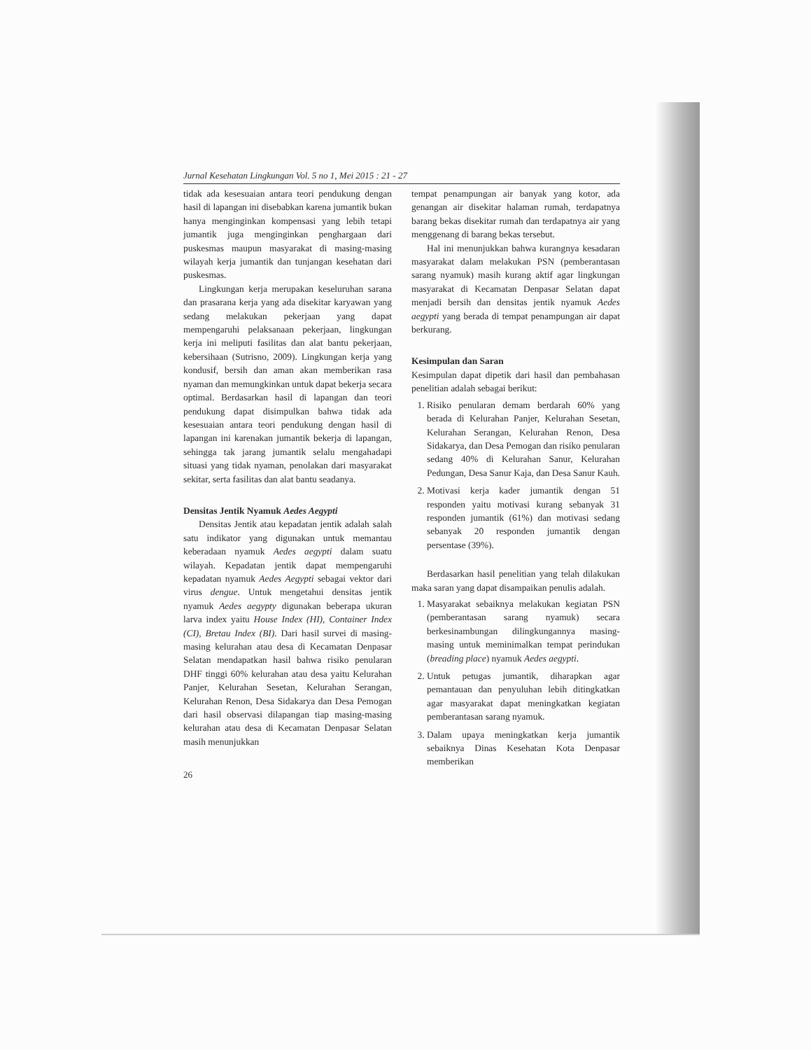Jurnal Kesehatan Lingkungan Vol. 5 no 1, Mei 2015 : 21 - 27
tidak ada kesesuaian antara teori pendukung dengan hasil di lapangan ini disebabkan karena jumantik bukan hanya menginginkan kompensasi yang lebih tetapi jumantik juga menginginkan penghargaan dari puskesmas maupun masyarakat di masing-masing wilayah kerja jumantik dan tunjangan kesehatan dari puskesmas.
Lingkungan kerja merupakan keseluruhan sarana dan prasarana kerja yang ada disekitar karyawan yang sedang melakukan pekerjaan yang dapat mempengaruhi pelaksanaan pekerjaan, lingkungan kerja ini meliputi fasilitas dan alat bantu pekerjaan, kebersihaan (Sutrisno, 2009). Lingkungan kerja yang kondusif, bersih dan aman akan memberikan rasa nyaman dan memungkinkan untuk dapat bekerja secara optimal. Berdasarkan hasil di lapangan dan teori pendukung dapat disimpulkan bahwa tidak ada kesesuaian antara teori pendukung dengan hasil di lapangan ini karenakan jumantik bekerja di lapangan, sehingga tak jarang jumantik selalu mengahadapi situasi yang tidak nyaman, penolakan dari masyarakat sekitar, serta fasilitas dan alat bantu seadanya.
Densitas Jentik Nyamuk Aedes Aegypti
Densitas Jentik atau kepadatan jentik adalah salah satu indikator yang digunakan untuk memantau keberadaan nyamuk Aedes aegypti dalam suatu wilayah. Kepadatan jentik dapat mempengaruhi kepadatan nyamuk Aedes Aegypti sebagai vektor dari virus dengue. Untuk mengetahui densitas jentik nyamuk Aedes aegypty digunakan beberapa ukuran larva index yaitu House Index (HI), Container Index (CI), Bretau Index (BI). Dari hasil survei di masing-masing kelurahan atau desa di Kecamatan Denpasar Selatan mendapatkan hasil bahwa risiko penularan DHF tinggi 60% kelurahan atau desa yaitu Kelurahan Panjer, Kelurahan Sesetan, Kelurahan Serangan, Kelurahan Renon, Desa Sidakarya dan Desa Pemogan dari hasil observasi dilapangan tiap masing-masing kelurahan atau desa di Kecamatan Denpasar Selatan masih menunjukkan
26
tempat penampungan air banyak yang kotor, ada genangan air disekitar halaman rumah, terdapatnya barang bekas disekitar rumah dan terdapatnya air yang menggenang di barang bekas tersebut.
Hal ini menunjukkan bahwa kurangnya kesadaran masyarakat dalam melakukan PSN (pemberantasan sarang nyamuk) masih kurang aktif agar lingkungan masyarakat di Kecamatan Denpasar Selatan dapat menjadi bersih dan densitas jentik nyamuk Aedes aegypti yang berada di tempat penampungan air dapat berkurang.
Kesimpulan dan Saran
Kesimpulan dapat dipetik dari hasil dan pembahasan penelitian adalah sebagai berikut:
1. Risiko penularan demam berdarah 60% yang berada di Kelurahan Panjer, Kelurahan Sesetan, Kelurahan Serangan, Kelurahan Renon, Desa Sidakarya, dan Desa Pemogan dan risiko penularan sedang 40% di Kelurahan Sanur, Kelurahan Pedungan, Desa Sanur Kaja, dan Desa Sanur Kauh.
2. Motivasi kerja kader jumantik dengan 51 responden yaitu motivasi kurang sebanyak 31 responden jumantik (61%) dan motivasi sedang sebanyak 20 responden jumantik dengan persentase (39%).
Berdasarkan hasil penelitian yang telah dilakukan maka saran yang dapat disampaikan penulis adalah.
1. Masyarakat sebaiknya melakukan kegiatan PSN (pemberantasan sarang nyamuk) secara berkesinambungan dilingkungannya masing-masing untuk meminimalkan tempat perindukan (breading place) nyamuk Aedes aegypti.
2. Untuk petugas jumantik, diharapkan agar pemantauan dan penyuluhan lebih ditingkatkan agar masyarakat dapat meningkatkan kegiatan pemberantasan sarang nyamuk.
3. Dalam upaya meningkatkan kerja jumantik sebaiknya Dinas Kesehatan Kota Denpasar memberikan